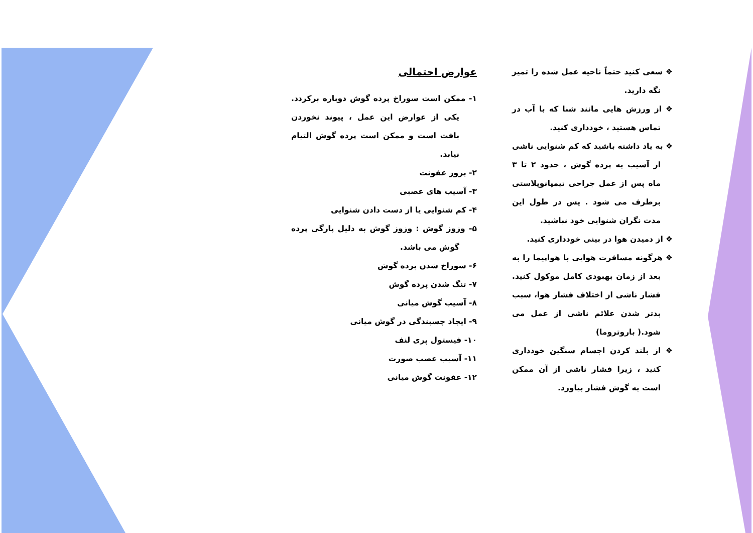❖ سعی کنید حتماً ناحیه عمل شده را تمیز نگه دارید.
❖ از ورزش هایی مانند شنا که با آب در تماس هستید ، خودداری کنید.
❖ به یاد داشته باشید که کم شنوایی ناشی از آسیب به پرده گوش ، حدود ۲ تا ۳ ماه پس از عمل جراحی تیمپانوپلاستی برطرف می شود . پس در طول این مدت نگران شنوایی خود نباشید.
❖ از دمیدن هوا در بینی خودداری کنید.
❖ هرگونه مسافرت هوایی با هواپیما را به بعد از زمان بهبودی کامل موکول کنید. فشار ناشی از اختلاف فشار هوا، سبب بدتر شدن علائم ناشی از عمل می شود.( باروتروما)
❖ از بلند کردن اجسام سنگین خودداری کنید ، زیرا فشار ناشی از آن ممکن است به گوش فشار بیاورد.
عوارض احتمالی
۱- ممکن است سوراخ پرده گوش دوباره برکردد. یکی از عوارض این عمل ، پیوند نخوردن بافت است و ممکن است پرده گوش التیام نیابد.
۲- بروز عفونت
۳- آسیب های عصبی
۴- کم شنوایی یا از دست دادن شنوایی
۵- وزوز گوش : وزوز گوش به دلیل پارگی پرده گوش می باشد.
۶- سوراخ شدن پرده گوش
۷- تنگ شدن پرده گوش
۸- آسیب گوش میانی
۹- ایجاد چسبندگی در گوش میانی
۱۰- فیستول پری لنف
۱۱- آسیب عصب صورت
۱۲- عفونت گوش میانی